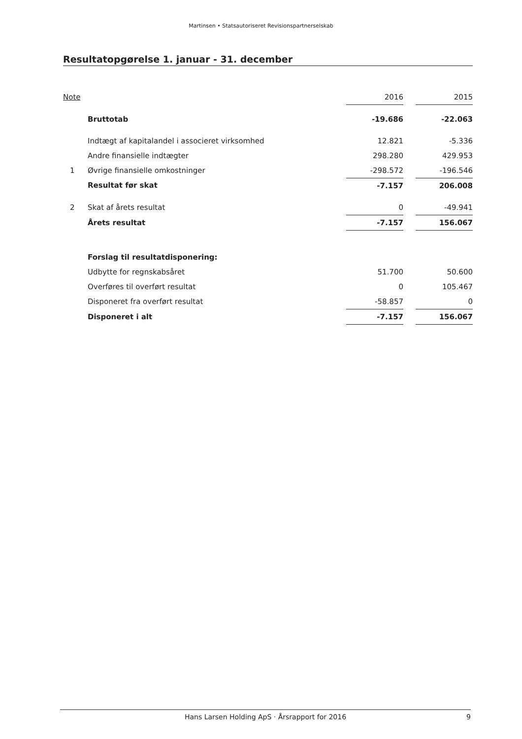Martinsen • Statsautoriseret Revisionspartnerselskab
Resultatopgørelse 1. januar - 31. december
| Note | | 2016 | | 2015 |
| --- | --- | --- | --- | --- |
| | Bruttotab | -19.686 | | -22.063 |
| | Indtægt af kapitalandel i associeret virksomhed | 12.821 | | -5.336 |
| | Andre finansielle indtægter | 298.280 | | 429.953 |
| 1 | Øvrige finansielle omkostninger | -298.572 | | -196.546 |
| | Resultat før skat | -7.157 | | 206.008 |
| 2 | Skat af årets resultat | 0 | | -49.941 |
| | Årets resultat | -7.157 | | 156.067 |
| | Forslag til resultatdisponering: | | | |
| | Udbytte for regnskabsåret | 51.700 | | 50.600 |
| | Overføres til overført resultat | 0 | | 105.467 |
| | Disponeret fra overført resultat | -58.857 | | 0 |
| | Disponeret i alt | -7.157 | | 156.067 |
Hans Larsen Holding ApS · Årsrapport for 2016 9